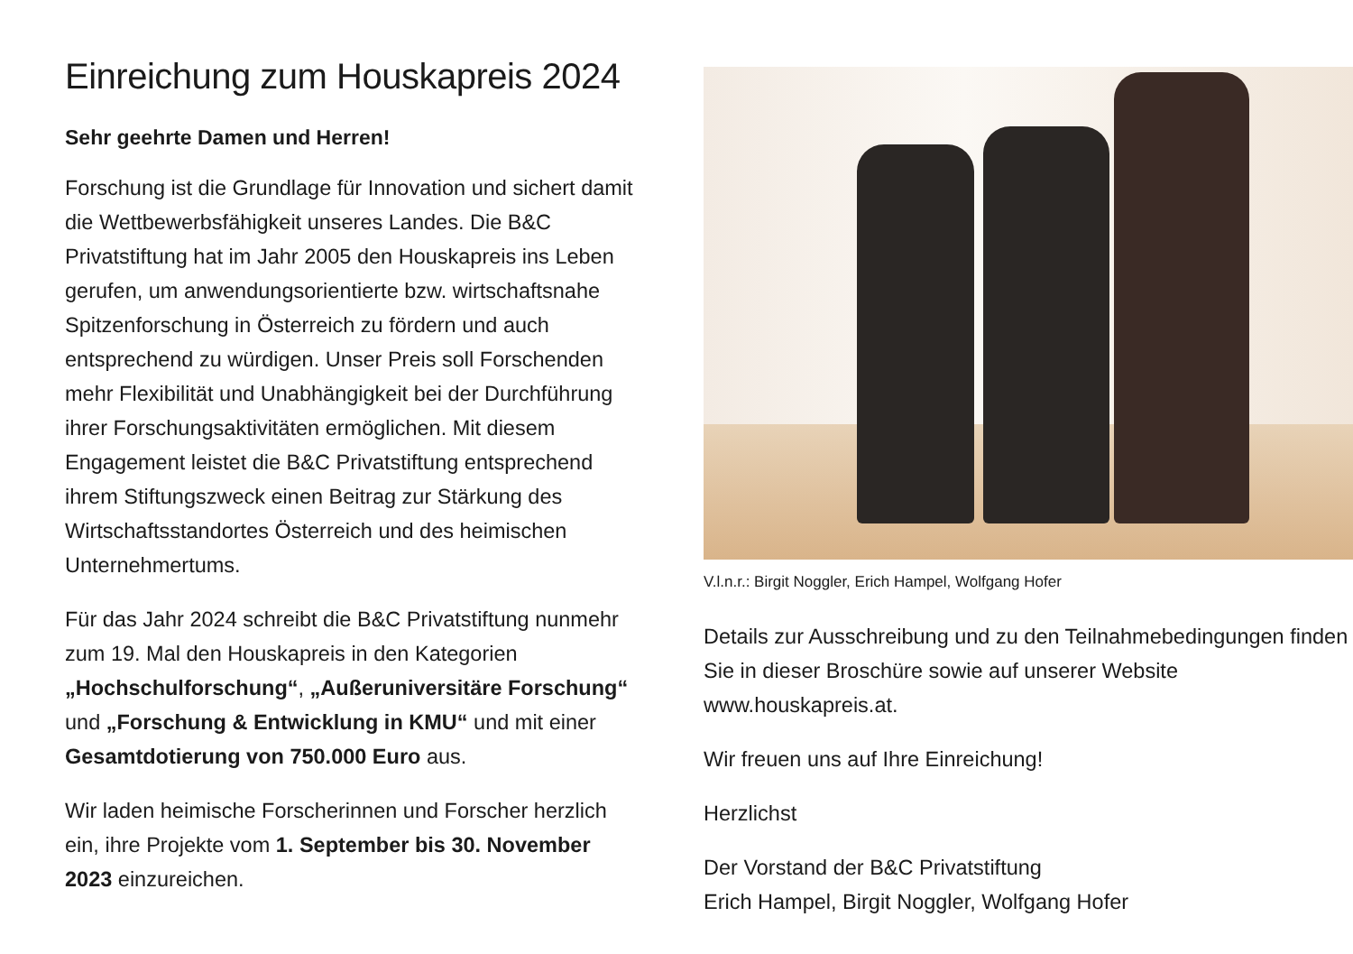Einreichung zum Houskapreis 2024
Sehr geehrte Damen und Herren!
Forschung ist die Grundlage für Innovation und sichert damit die Wettbewerbsfähigkeit unseres Landes. Die B&C Privatstiftung hat im Jahr 2005 den Houskapreis ins Leben gerufen, um anwendungsorientierte bzw. wirtschaftsnahe Spitzenforschung in Österreich zu fördern und auch entsprechend zu würdigen. Unser Preis soll Forschenden mehr Flexibilität und Unabhängigkeit bei der Durchführung ihrer Forschungsaktivitäten ermöglichen. Mit diesem Engagement leistet die B&C Privatstiftung entsprechend ihrem Stiftungszweck einen Beitrag zur Stärkung des Wirtschaftsstandortes Österreich und des heimischen Unternehmertums.
Für das Jahr 2024 schreibt die B&C Privatstiftung nunmehr zum 19. Mal den Houskapreis in den Kategorien „Hochschulforschung“, „Außeruniversitäre Forschung“ und „Forschung & Entwicklung in KMU“ und mit einer Gesamtdotierung von 750.000 Euro aus.
Wir laden heimische Forscherinnen und Forscher herzlich ein, ihre Projekte vom 1. September bis 30. November 2023 einzureichen.
V.l.n.r.: Birgit Noggler, Erich Hampel, Wolfgang Hofer
Details zur Ausschreibung und zu den Teilnahmebedingungen finden Sie in dieser Broschüre sowie auf unserer Website www.houskapreis.at.
Wir freuen uns auf Ihre Einreichung!
Herzlichst
Der Vorstand der B&C Privatstiftung
Erich Hampel, Birgit Noggler, Wolfgang Hofer